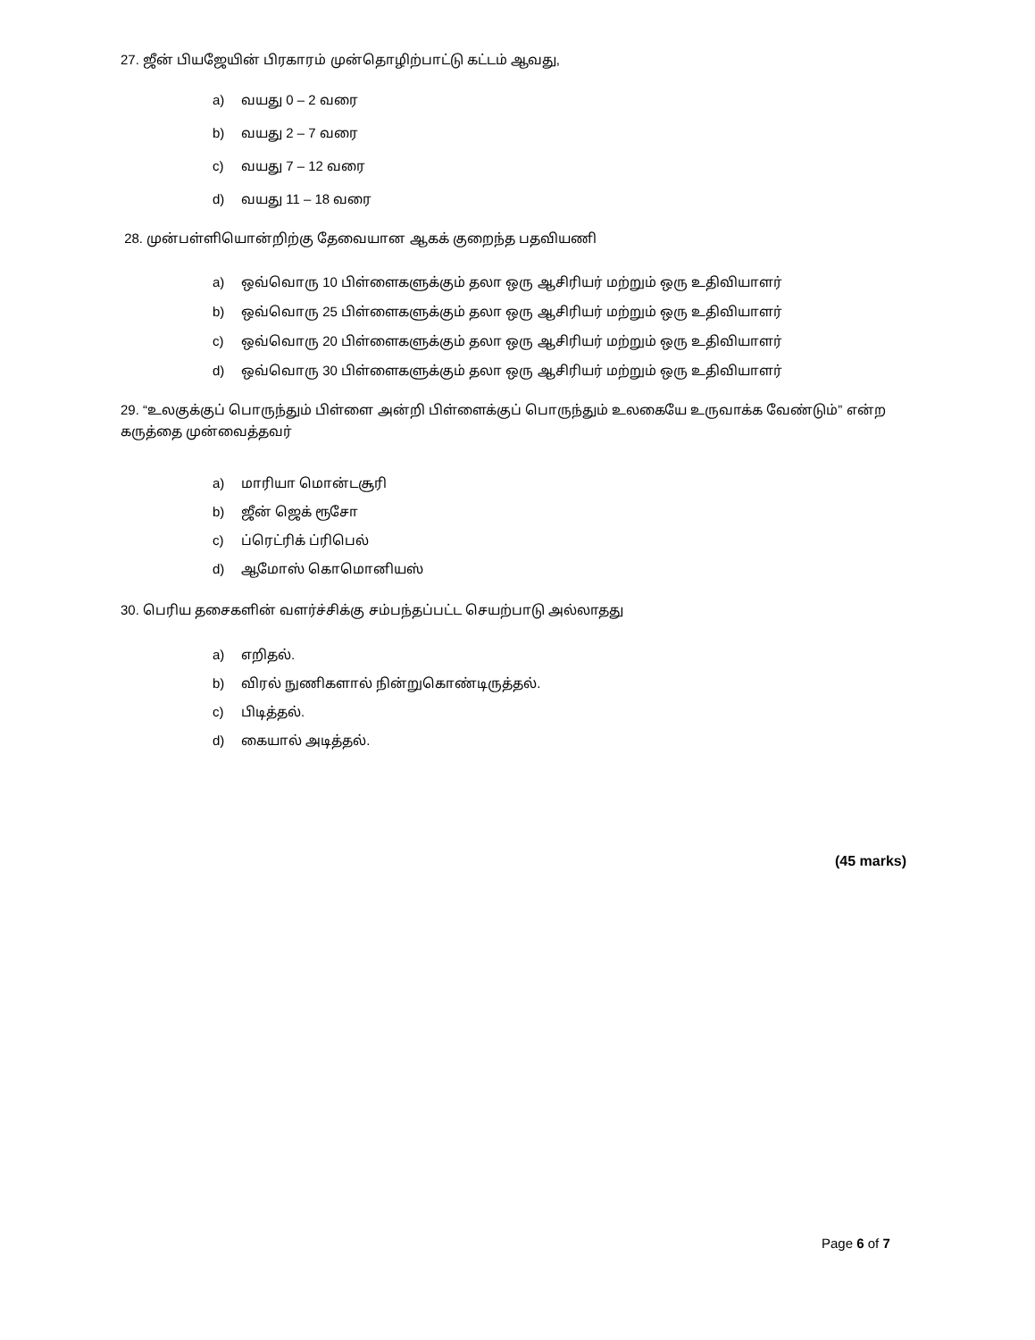27. ஜீன் பியஜேயின் பிரகாரம் முன்தொழிற்பாட்டு கட்டம் ஆவது,
a) வயது 0 – 2 வரை
b) வயது 2 – 7 வரை
c) வயது 7 – 12 வரை
d) வயது 11 – 18 வரை
28. முன்பள்ளியொன்றிற்கு தேவையான ஆகக் குறைந்த பதவியணி
a) ஒவ்வொரு 10 பிள்ளைகளுக்கும் தலா ஒரு ஆசிரியர் மற்றும் ஒரு உதிவியாளர்
b) ஒவ்வொரு 25 பிள்ளைகளுக்கும் தலா ஒரு ஆசிரியர் மற்றும் ஒரு உதிவியாளர்
c) ஒவ்வொரு 20 பிள்ளைகளுக்கும் தலா ஒரு ஆசிரியர் மற்றும் ஒரு உதிவியாளர்
d) ஒவ்வொரு 30 பிள்ளைகளுக்கும் தலா ஒரு ஆசிரியர் மற்றும் ஒரு உதிவியாளர்
29. “உலகுக்குப் பொருந்தும் பிள்ளை அன்றி பிள்ளைக்குப் பொருந்தும் உலகையே உருவாக்க வேண்டும்” என்ற கருத்தை முன்வைத்தவர்
a) மாரியா மொன்டசூரி
b) ஜீன் ஜெக் ரூசோ
c) ப்ரெட்ரிக் ப்ரிபெல்
d) ஆமோஸ் கொமொனியஸ்
30. பெரிய தசைகளின் வளர்ச்சிக்கு சம்பந்தப்பட்ட செயற்பாடு அல்லாதது
a) எறிதல்.
b) விரல் நுணிகளால் நின்றுகொண்டிருத்தல்.
c) பிடித்தல்.
d) கையால் அடித்தல்.
(45 marks)
Page 6 of 7